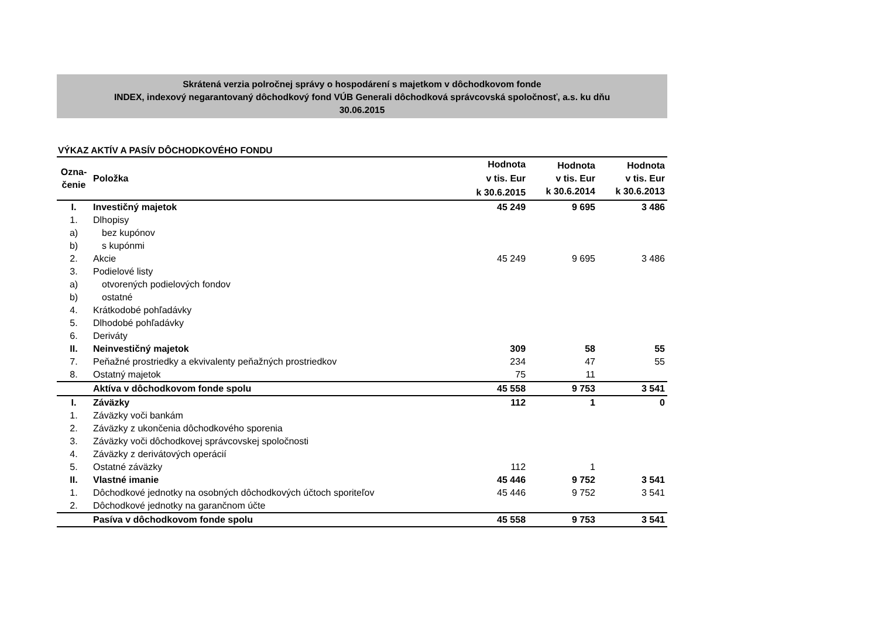Skrátená verzia polročnej správy o hospodárení s majetkom v dôchodkovom fonde
INDEX, indexový negarantovaný dôchodkový fond VÚB Generali dôchodková správcovská spoločnosť, a.s. ku dňu
30.06.2015
VÝKAZ AKTÍV A PASÍV DÔCHODKOVÉHO FONDU
| Ozna- čenie | Položka | Hodnota v tis. Eur k 30.6.2015 | Hodnota v tis. Eur k 30.6.2014 | Hodnota v tis. Eur k 30.6.2013 |
| --- | --- | --- | --- | --- |
| I. | Investičný majetok | 45 249 | 9 695 | 3 486 |
| 1. | Dlhopisy | | | |
| a) | bez kupónov | | | |
| b) | s kupónmi | | | |
| 2. | Akcie | 45 249 | 9 695 | 3 486 |
| 3. | Podielové listy | | | |
| a) | otvorených podielových fondov | | | |
| b) | ostatné | | | |
| 4. | Krátkodobé pohľadávky | | | |
| 5. | Dlhodobé pohľadávky | | | |
| 6. | Deriváty | | | |
| II. | Neinvestičný majetok | 309 | 58 | 55 |
| 7. | Peňažné prostriedky a ekvivalenty peňažných prostriedkov | 234 | 47 | 55 |
| 8. | Ostatný majetok | 75 | 11 | |
| | Aktíva v dôchodkovom fonde spolu | 45 558 | 9 753 | 3 541 |
| I. | Záväzky | 112 | 1 | 0 |
| 1. | Záväzky voči bankám | | | |
| 2. | Záväzky z ukončenia dôchodkového sporenia | | | |
| 3. | Záväzky voči dôchodkovej správcovskej spoločnosti | | | |
| 4. | Záväzky z derivátových operácií | | | |
| 5. | Ostatné záväzky | 112 | 1 | |
| II. | Vlastné imanie | 45 446 | 9 752 | 3 541 |
| 1. | Dôchodkové jednotky na osobných dôchodkových účtoch sporiteľov | 45 446 | 9 752 | 3 541 |
| 2. | Dôchodkové jednotky na garančnom účte | | | |
| | Pasíva v dôchodkovom fonde spolu | 45 558 | 9 753 | 3 541 |